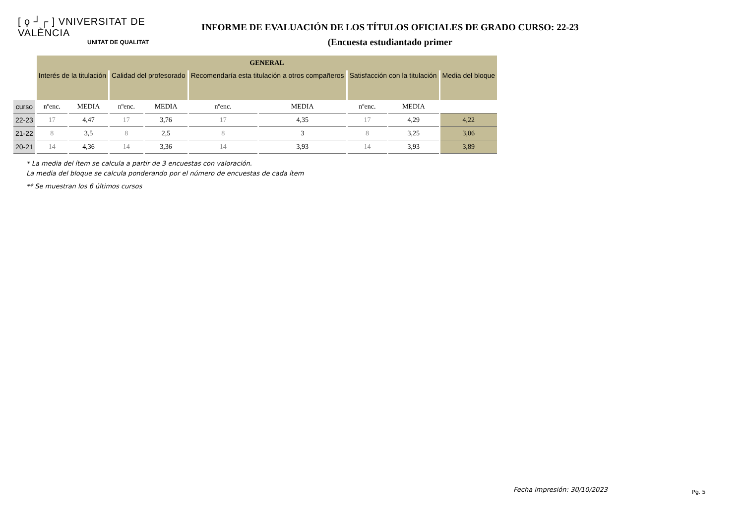[ ϙ ┘┌ ] VNIVERSITAT DE VALÈNCIA
UNITAT DE QUALITAT
INFORME DE EVALUACIÓN DE LOS TÍTULOS OFICIALES DE GRADO CURSO: 22-23
(Encuesta estudiantado primer
| | GENERAL | | | | | | | | |
| | Interés de la titulación | | Calidad del profesorado | | Recomendaría esta titulación a otros compañeros | | Satisfacción con la titulación | | Media del bloque |
| curso | nºenc. | MEDIA | nºenc. | MEDIA | nºenc. | MEDIA | nºenc. | MEDIA | |
| 22-23 | 17 | 4,47 | 17 | 3,76 | 17 | 4,35 | 17 | 4,29 | 4,22 |
| 21-22 | 8 | 3,5 | 8 | 2,5 | 8 | 3 | 8 | 3,25 | 3,06 |
| 20-21 | 14 | 4,36 | 14 | 3,36 | 14 | 3,93 | 14 | 3,93 | 3,89 |
* La media del ítem se calcula a partir de 3 encuestas con valoración.
La media del bloque se calcula ponderando por el número de encuestas de cada ítem
** Se muestran los 6 últimos cursos
Fecha impresión: 30/10/2023 Pg. 5